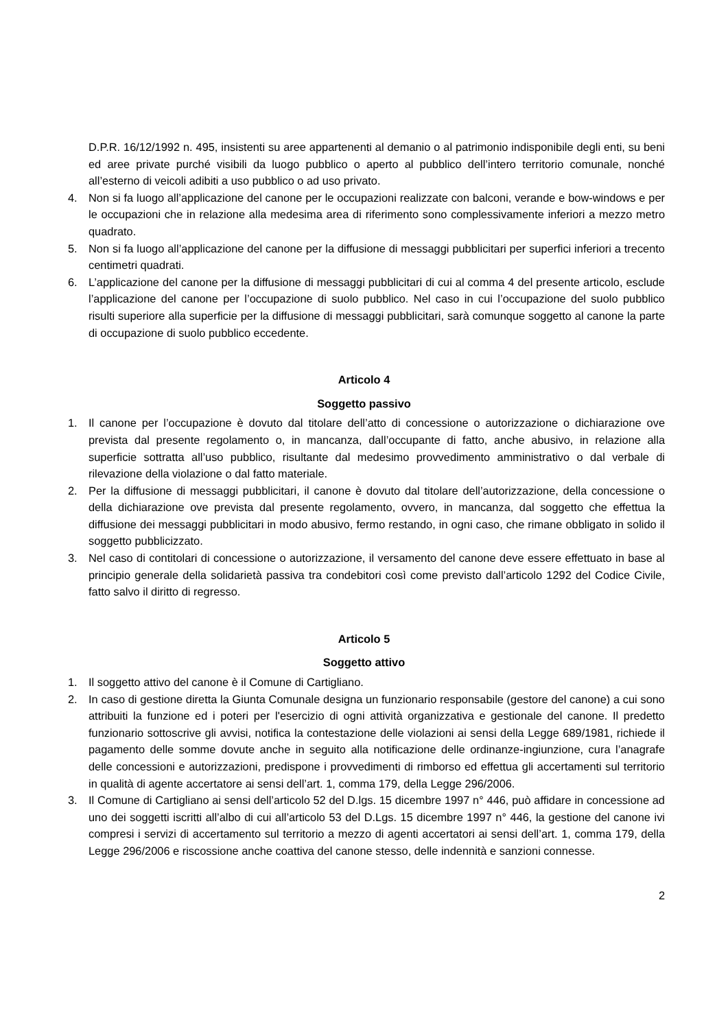D.P.R. 16/12/1992 n. 495, insistenti su aree appartenenti al demanio o al patrimonio indisponibile degli enti, su beni ed aree private purché visibili da luogo pubblico o aperto al pubblico dell’intero territorio comunale, nonché all’esterno di veicoli adibiti a uso pubblico o ad uso privato.
4. Non si fa luogo all’applicazione del canone per le occupazioni realizzate con balconi, verande e bow-windows e per le occupazioni che in relazione alla medesima area di riferimento sono complessivamente inferiori a mezzo metro quadrato.
5. Non si fa luogo all’applicazione del canone per la diffusione di messaggi pubblicitari per superfici inferiori a trecento centimetri quadrati.
6. L’applicazione del canone per la diffusione di messaggi pubblicitari di cui al comma 4 del presente articolo, esclude l’applicazione del canone per l’occupazione di suolo pubblico. Nel caso in cui l’occupazione del suolo pubblico risulti superiore alla superficie per la diffusione di messaggi pubblicitari, sarà comunque soggetto al canone la parte di occupazione di suolo pubblico eccedente.
Articolo 4
Soggetto passivo
1. Il canone per l’occupazione è dovuto dal titolare dell’atto di concessione o autorizzazione o dichiarazione ove prevista dal presente regolamento o, in mancanza, dall’occupante di fatto, anche abusivo, in relazione alla superficie sottratta all’uso pubblico, risultante dal medesimo provvedimento amministrativo o dal verbale di rilevazione della violazione o dal fatto materiale.
2. Per la diffusione di messaggi pubblicitari, il canone è dovuto dal titolare dell’autorizzazione, della concessione o della dichiarazione ove prevista dal presente regolamento, ovvero, in mancanza, dal soggetto che effettua la diffusione dei messaggi pubblicitari in modo abusivo, fermo restando, in ogni caso, che rimane obbligato in solido il soggetto pubblicizzato.
3. Nel caso di contitolari di concessione o autorizzazione, il versamento del canone deve essere effettuato in base al principio generale della solidarietà passiva tra condebitori così come previsto dall’articolo 1292 del Codice Civile, fatto salvo il diritto di regresso.
Articolo 5
Soggetto attivo
1. Il soggetto attivo del canone è il Comune di Cartigliano.
2. In caso di gestione diretta la Giunta Comunale designa un funzionario responsabile (gestore del canone) a cui sono attribuiti la funzione ed i poteri per l'esercizio di ogni attività organizzativa e gestionale del canone. Il predetto funzionario sottoscrive gli avvisi, notifica la contestazione delle violazioni ai sensi della Legge 689/1981, richiede il pagamento delle somme dovute anche in seguito alla notificazione delle ordinanze-ingiunzione, cura l’anagrafe delle concessioni e autorizzazioni, predispone i provvedimenti di rimborso ed effettua gli accertamenti sul territorio in qualità di agente accertatore ai sensi dell’art. 1, comma 179, della Legge 296/2006.
3. Il Comune di Cartigliano ai sensi dell’articolo 52 del D.lgs. 15 dicembre 1997 n° 446, può affidare in concessione ad uno dei soggetti iscritti all’albo di cui all’articolo 53 del D.Lgs. 15 dicembre 1997 n° 446, la gestione del canone ivi compresi i servizi di accertamento sul territorio a mezzo di agenti accertatori ai sensi dell’art. 1, comma 179, della Legge 296/2006 e riscossione anche coattiva del canone stesso, delle indennità e sanzioni connesse.
2